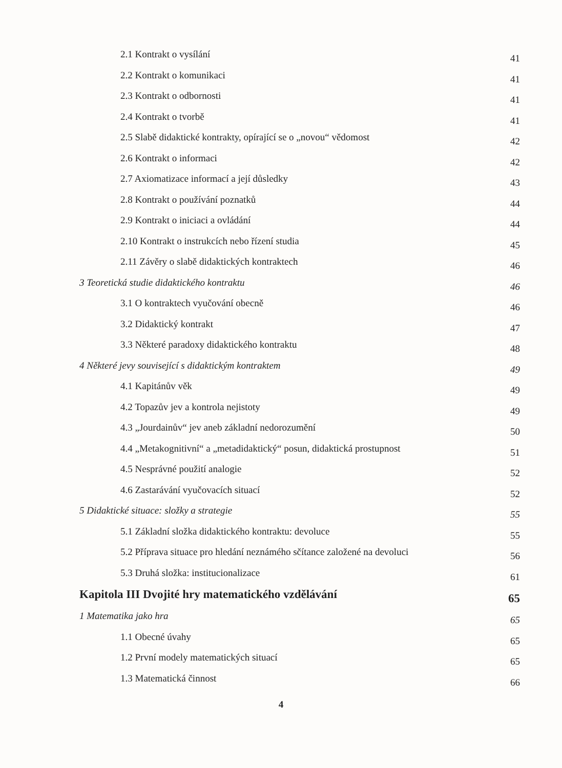2.1 Kontrakt o vysílání 41
2.2 Kontrakt o komunikaci 41
2.3 Kontrakt o odbornosti 41
2.4 Kontrakt o tvorbě 41
2.5 Slabě didaktické kontrakty, opírající se o „novou“ vědomost 42
2.6 Kontrakt o informaci 42
2.7 Axiomatizace informací a její důsledky 43
2.8 Kontrakt o používání poznatků 44
2.9 Kontrakt o iniciaci a ovládání 44
2.10 Kontrakt o instrukcích nebo řízení studia 45
2.11 Závěry o slabě didaktických kontraktech 46
3 Teoretická studie didaktického kontraktu 46
3.1 O kontraktech vyučování obecně 46
3.2 Didaktický kontrakt 47
3.3 Některé paradoxy didaktického kontraktu 48
4 Některé jevy související s didaktickým kontraktem 49
4.1 Kapitánův věk 49
4.2 Topazův jev a kontrola nejistoty 49
4.3 „Jourdainův“ jev aneb základní nedorozumění 50
4.4 „Metakognitivní“ a „metadidaktický“ posun, didaktická prostupnost 51
4.5 Nesprávné použití analogie 52
4.6 Zastarávání vyučovacích situací 52
5 Didaktické situace: složky a strategie 55
5.1 Základní složka didaktického kontraktu: devoluce 55
5.2 Příprava situace pro hledání neznámého sčítance založené na devoluci 56
5.3 Druhá složka: institucionalizace 61
Kapitola III Dvojité hry matematického vzdělávání 65
1 Matematika jako hra 65
1.1 Obecné úvahy 65
1.2 První modely matematických situací 65
1.3 Matematická činnost 66
4